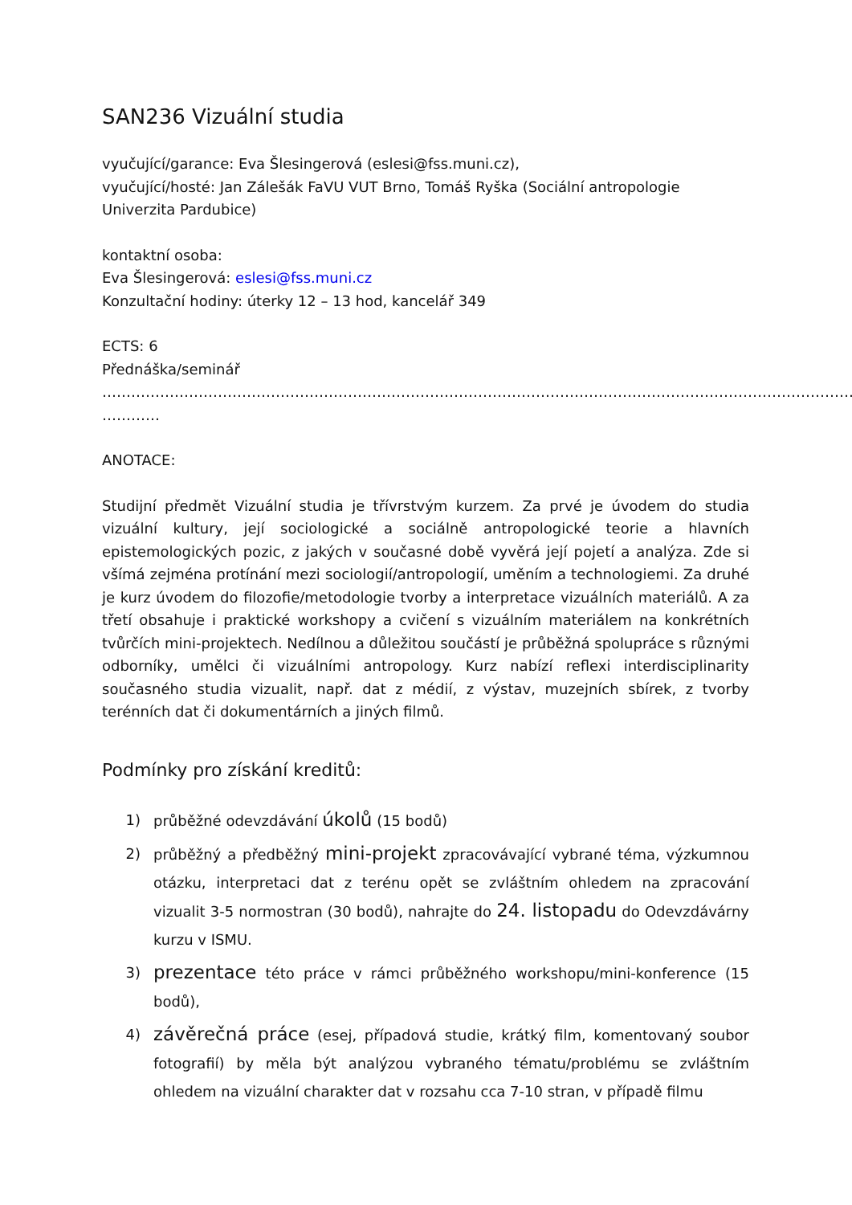SAN236 Vizuální studia
vyučující/garance: Eva Šlesingerová (eslesi@fss.muni.cz),
vyučující/hosté: Jan Zálešák FaVU VUT Brno, Tomáš Ryška (Sociální antropologie Univerzita Pardubice)
kontaktní osoba:
Eva Šlesingerová: eslesi@fss.muni.cz
Konzultační hodiny: úterky 12 – 13 hod, kancelář 349
ECTS: 6
Přednáška/seminář
…………………………………………………………………………………………………………………………………………
…………
ANOTACE:
Studijní předmět Vizuální studia je třívrstvým kurzem. Za prvé je úvodem do studia vizuální kultury, její sociologické a sociálně antropologické teorie a hlavních epistemologických pozic, z jakých v současné době vyvěrá její pojetí a analýza. Zde si všímá zejména protínání mezi sociologií/antropologií, uměním a technologiemi. Za druhé je kurz úvodem do filozofie/metodologie tvorby a interpretace vizuálních materiálů. A za třetí obsahuje i praktické workshopy a cvičení s vizuálním materiálem na konkrétních tvůrčích mini-projektech. Nedílnou a důležitou součástí je průběžná spolupráce s různými odborníky, umělci či vizuálními antropology. Kurz nabízí reflexi interdisciplinarity současného studia vizualit, např. dat z médií, z výstav, muzejních sbírek, z tvorby terénních dat či dokumentárních a jiných filmů.
Podmínky pro získání kreditů:
1) průběžné odevzdávání úkolů (15 bodů)
2) průběžný a předběžný mini-projekt zpracovávající vybrané téma, výzkumnou otázku, interpretaci dat z terénu opět se zvláštním ohledem na zpracování vizualit 3-5 normostran (30 bodů), nahrajte do 24. listopadu do Odevzdávárny kurzu v ISMU.
3) prezentace této práce v rámci průběžného workshopu/mini-konference (15 bodů),
4) závěrečná práce (esej, případová studie, krátký film, komentovaný soubor fotografií) by měla být analýzou vybraného tématu/problému se zvláštním ohledem na vizuální charakter dat v rozsahu cca 7-10 stran, v případě filmu